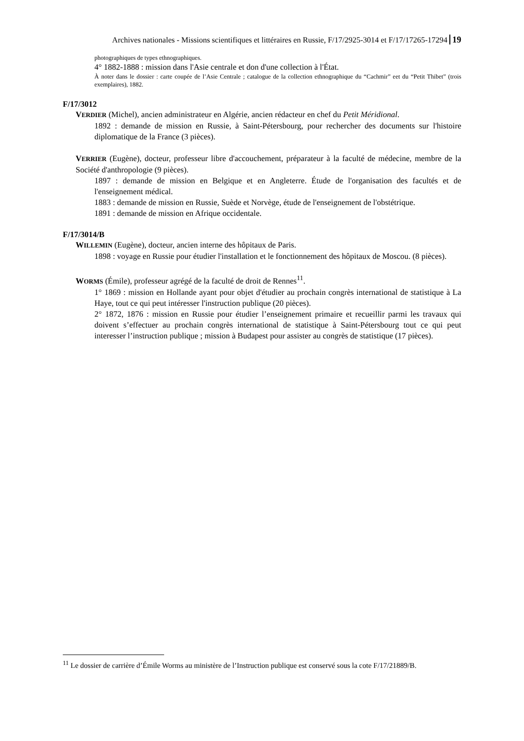Archives nationales - Missions scientifiques et littéraires en Russie, F/17/2925-3014 et F/17/17265-17294 19
photographiques de types ethnographiques.
4° 1882-1888 : mission dans l'Asie centrale et don d'une collection à l'État.
À noter dans le dossier : carte coupée de l’Asie Centrale ; catalogue de la collection ethnographique du “Cachmir” eet du “Petit Thibet” (trois exemplaires), 1882.
F/17/3012
VERDIER (Michel), ancien administrateur en Algérie, ancien rédacteur en chef du Petit Méridional.
1892 : demande de mission en Russie, à Saint-Pétersbourg, pour rechercher des documents sur l'histoire diplomatique de la France (3 pièces).
VERRIER (Eugène), docteur, professeur libre d'accouchement, préparateur à la faculté de médecine, membre de la Société d'anthropologie (9 pièces).
1897 : demande de mission en Belgique et en Angleterre. Étude de l'organisation des facultés et de l'enseignement médical.
1883 : demande de mission en Russie, Suède et Norvège, étude de l'enseignement de l'obstétrique.
1891 : demande de mission en Afrique occidentale.
F/17/3014/B
WILLEMIN (Eugène), docteur, ancien interne des hôpitaux de Paris.
1898 : voyage en Russie pour étudier l'installation et le fonctionnement des hôpitaux de Moscou. (8 pièces).
WORMS (Émile), professeur agrégé de la faculté de droit de Rennes<sup>11</sup>.
1° 1869 : mission en Hollande ayant pour objet d'étudier au prochain congrès international de statistique à La Haye, tout ce qui peut intéresser l'instruction publique (20 pièces).
2° 1872, 1876 : mission en Russie pour étudier l’enseignement primaire et recueillir parmi les travaux qui doivent s’effectuer au prochain congrès international de statistique à Saint-Pétersbourg tout ce qui peut interesser l’instruction publique ; mission à Budapest pour assister au congrès de statistique (17 pièces).
<sup>11</sup> Le dossier de carrière d’Émile Worms au ministère de l’Instruction publique est conservé sous la cote F/17/21889/B.